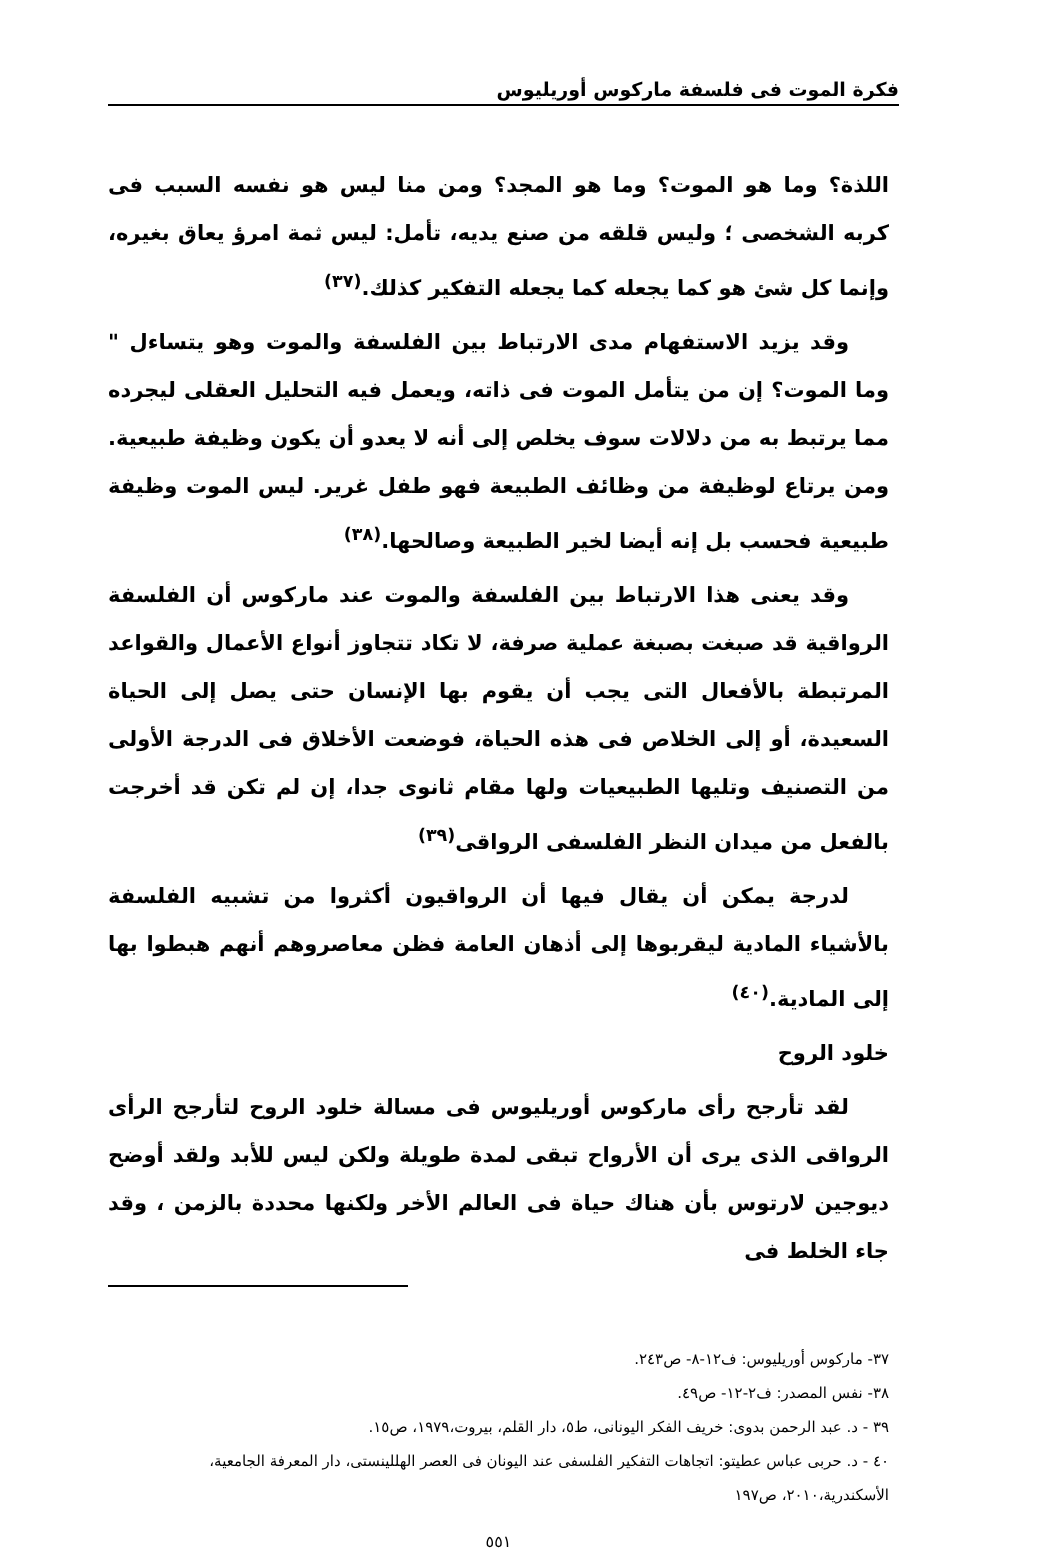فكرة الموت فى فلسفة ماركوس أوريليوس
اللذة؟ وما هو الموت؟ وما هو المجد؟ ومن منا ليس هو نفسه السبب فى كربه الشخصى ؛ وليس قلقه من صنع يديه، تأمل: ليس ثمة امرؤ يعاق بغيره، وإنما كل شئ هو كما يجعله كما يجعله التفكير كذلك.<sup>(٣٧)</sup>
وقد يزيد الاستفهام مدى الارتباط بين الفلسفة والموت وهو يتساءل " وما الموت؟ إن من يتأمل الموت فى ذاته، ويعمل فيه التحليل العقلى ليجرده مما يرتبط به من دلالات سوف يخلص إلى أنه لا يعدو أن يكون وظيفة طبيعية. ومن يرتاع لوظيفة من وظائف الطبيعة فهو طفل غرير. ليس الموت وظيفة طبيعية فحسب بل إنه أيضا لخير الطبيعة وصالحها.<sup>(٣٨)</sup>
وقد يعنى هذا الارتباط بين الفلسفة والموت عند ماركوس أن الفلسفة الرواقية قد صبغت بصبغة عملية صرفة، لا تكاد تتجاوز أنواع الأعمال والقواعد المرتبطة بالأفعال التى يجب أن يقوم بها الإنسان حتى يصل إلى الحياة السعيدة، أو إلى الخلاص فى هذه الحياة، فوضعت الأخلاق فى الدرجة الأولى من التصنيف وتليها الطبيعيات ولها مقام ثانوى جدا، إن لم تكن قد أخرجت بالفعل من ميدان النظر الفلسفى الرواقى<sup>(٣٩)</sup>
لدرجة يمكن أن يقال فيها أن الرواقيون أكثروا من تشبيه الفلسفة بالأشياء المادية ليقربوها إلى أذهان العامة فظن معاصروهم أنهم هبطوا بها إلى المادية.<sup>(٤٠)</sup>
خلود الروح
لقد تأرجح رأى ماركوس أوريليوس فى مسالة خلود الروح لتأرجح الرأى الرواقى الذى يرى أن الأرواح تبقى لمدة طويلة ولكن ليس للأبد ولقد أوضح ديوجين لارتوس بأن هناك حياة فى العالم الأخر ولكنها محددة بالزمن ، وقد جاء الخلط فى
٣٧- ماركوس أوريليوس: ف١٢-٨- ص٢٤٣.
٣٨- نفس المصدر: ف٢-١٢- ص٤٩.
٣٩ - د. عبد الرحمن بدوى: خريف الفكر اليونانى، ط٥، دار القلم، بيروت،١٩٧٩، ص١٥.
٤٠ - د. حربى عباس عطيتو: اتجاهات التفكير الفلسفى عند اليونان فى العصر الهللينستى، دار المعرفة الجامعية، الأسكندرية،٢٠١٠، ص١٩٧
٥٥١